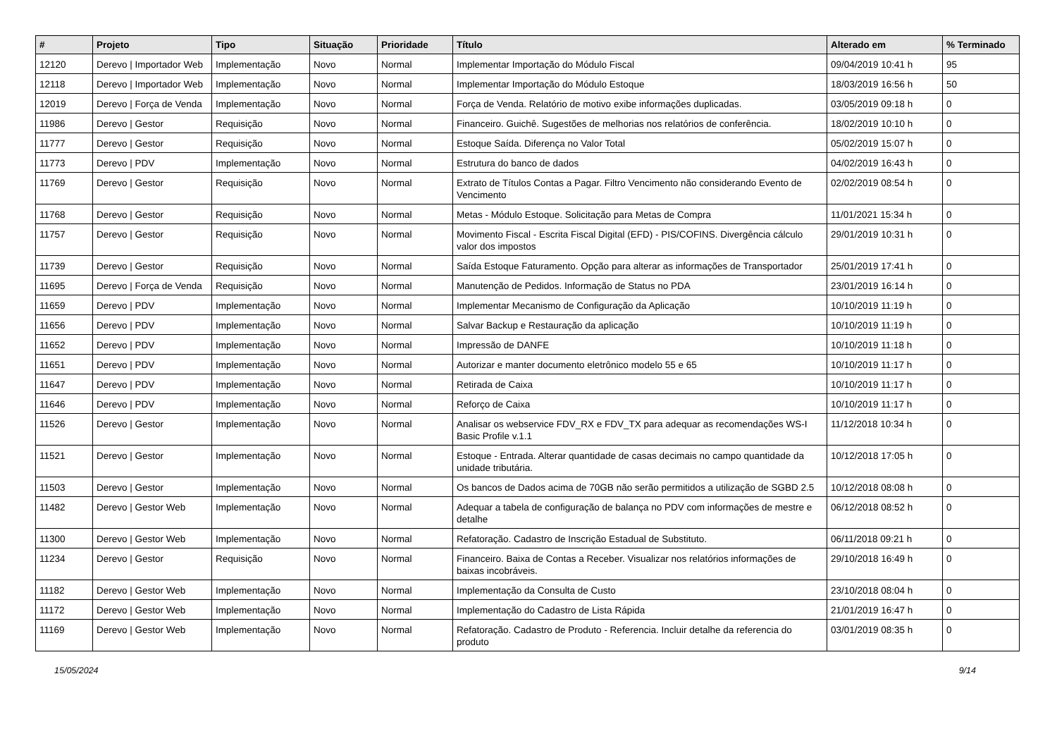| # | Projeto | Tipo | Situação | Prioridade | Título | Alterado em | % Terminado |
| --- | --- | --- | --- | --- | --- | --- | --- |
| 12120 | Derevo / Importador Web | Implementação | Novo | Normal | Implementar Importação do Módulo Fiscal | 09/04/2019 10:41 h | 95 |
| 12118 | Derevo / Importador Web | Implementação | Novo | Normal | Implementar Importação do Módulo Estoque | 18/03/2019 16:56 h | 50 |
| 12019 | Derevo / Força de Venda | Implementação | Novo | Normal | Força de Venda. Relatório de motivo exibe informações duplicadas. | 03/05/2019 09:18 h | 0 |
| 11986 | Derevo / Gestor | Requisição | Novo | Normal | Financeiro. Guichê. Sugestões de melhorias nos relatórios de conferência. | 18/02/2019 10:10 h | 0 |
| 11777 | Derevo / Gestor | Requisição | Novo | Normal | Estoque Saída. Diferença no Valor Total | 05/02/2019 15:07 h | 0 |
| 11773 | Derevo / PDV | Implementação | Novo | Normal | Estrutura do banco de dados | 04/02/2019 16:43 h | 0 |
| 11769 | Derevo / Gestor | Requisição | Novo | Normal | Extrato de Títulos Contas a Pagar. Filtro Vencimento não considerando Evento de Vencimento | 02/02/2019 08:54 h | 0 |
| 11768 | Derevo / Gestor | Requisição | Novo | Normal | Metas - Módulo Estoque. Solicitação para Metas de Compra | 11/01/2021 15:34 h | 0 |
| 11757 | Derevo / Gestor | Requisição | Novo | Normal | Movimento Fiscal - Escrita Fiscal Digital (EFD) - PIS/COFINS. Divergência cálculo valor dos impostos | 29/01/2019 10:31 h | 0 |
| 11739 | Derevo / Gestor | Requisição | Novo | Normal | Saída Estoque Faturamento. Opção para alterar as informações de Transportador | 25/01/2019 17:41 h | 0 |
| 11695 | Derevo / Força de Venda | Requisição | Novo | Normal | Manutenção de Pedidos. Informação de Status no PDA | 23/01/2019 16:14 h | 0 |
| 11659 | Derevo / PDV | Implementação | Novo | Normal | Implementar Mecanismo de Configuração da Aplicação | 10/10/2019 11:19 h | 0 |
| 11656 | Derevo / PDV | Implementação | Novo | Normal | Salvar Backup e Restauração da aplicação | 10/10/2019 11:19 h | 0 |
| 11652 | Derevo / PDV | Implementação | Novo | Normal | Impressão de DANFE | 10/10/2019 11:18 h | 0 |
| 11651 | Derevo / PDV | Implementação | Novo | Normal | Autorizar e manter documento eletrônico modelo 55 e 65 | 10/10/2019 11:17 h | 0 |
| 11647 | Derevo / PDV | Implementação | Novo | Normal | Retirada de Caixa | 10/10/2019 11:17 h | 0 |
| 11646 | Derevo / PDV | Implementação | Novo | Normal | Reforço de Caixa | 10/10/2019 11:17 h | 0 |
| 11526 | Derevo / Gestor | Implementação | Novo | Normal | Analisar os webservice FDV_RX e FDV_TX para adequar as recomendações WS-I Basic Profile v.1.1 | 11/12/2018 10:34 h | 0 |
| 11521 | Derevo / Gestor | Implementação | Novo | Normal | Estoque - Entrada. Alterar quantidade de casas decimais no campo quantidade da unidade tributária. | 10/12/2018 17:05 h | 0 |
| 11503 | Derevo / Gestor | Implementação | Novo | Normal | Os bancos de Dados acima de 70GB não serão permitidos a utilização de SGBD 2.5 | 10/12/2018 08:08 h | 0 |
| 11482 | Derevo / Gestor Web | Implementação | Novo | Normal | Adequar a tabela de configuração de balança no PDV com informações de mestre e detalhe | 06/12/2018 08:52 h | 0 |
| 11300 | Derevo / Gestor Web | Implementação | Novo | Normal | Refatoração. Cadastro de Inscrição Estadual de Substituto. | 06/11/2018 09:21 h | 0 |
| 11234 | Derevo / Gestor | Requisição | Novo | Normal | Financeiro. Baixa de Contas a Receber. Visualizar nos relatórios informações de baixas incobráveis. | 29/10/2018 16:49 h | 0 |
| 11182 | Derevo / Gestor Web | Implementação | Novo | Normal | Implementação da Consulta de Custo | 23/10/2018 08:04 h | 0 |
| 11172 | Derevo / Gestor Web | Implementação | Novo | Normal | Implementação do Cadastro de Lista Rápida | 21/01/2019 16:47 h | 0 |
| 11169 | Derevo / Gestor Web | Implementação | Novo | Normal | Refatoração. Cadastro de Produto - Referencia. Incluir detalhe da referencia do produto | 03/01/2019 08:35 h | 0 |
15/05/2024 9/14